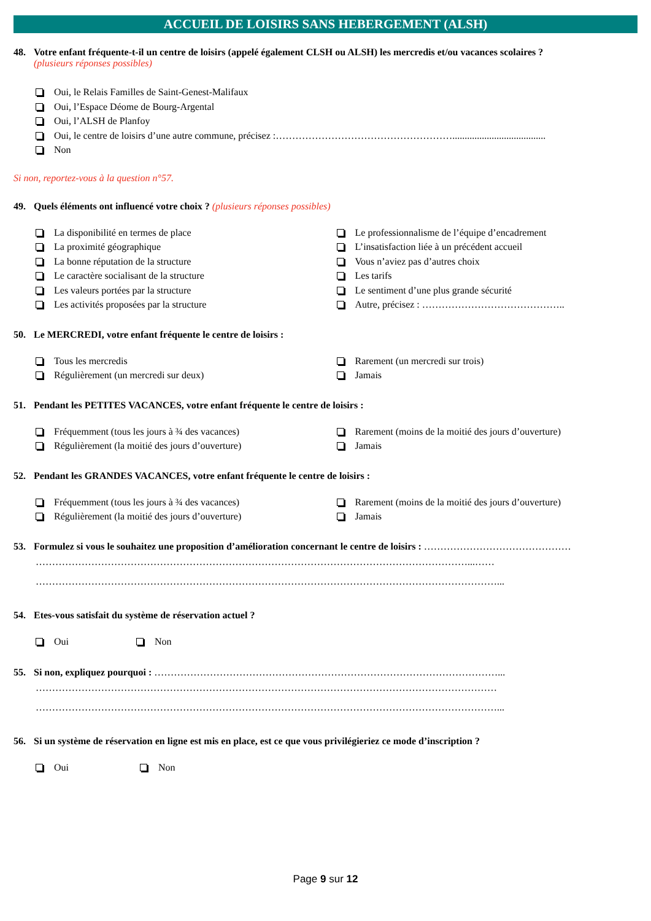ACCUEIL DE LOISIRS SANS HEBERGEMENT (ALSH)
48. Votre enfant fréquente-t-il un centre de loisirs (appelé également CLSH ou ALSH) les mercredis et/ou vacances scolaires ?
(plusieurs réponses possibles)
Oui, le Relais Familles de Saint-Genest-Malifaux
Oui, l’Espace Déome de Bourg-Argental
Oui, l’ALSH de Planfoy
Oui, le centre de loisirs d’une autre commune, précisez :………………………………………………......................................
Non
Si non, reportez-vous à la question n°57.
49. Quels éléments ont influencé votre choix ? (plusieurs réponses possibles)
La disponibilité en termes de place
La proximité géographique
La bonne réputation de la structure
Le caractère socialisant de la structure
Les valeurs portées par la structure
Les activités proposées par la structure
Le professionnalisme de l’équipe d’encadrement
L’insatisfaction liée à un précédent accueil
Vous n’aviez pas d’autres choix
Les tarifs
Le sentiment d’une plus grande sécurité
Autre, précisez : ……………………………………..
50. Le MERCREDI, votre enfant fréquente le centre de loisirs :
Tous les mercredis
Régulièrement (un mercredi sur deux)
Rarement (un mercredi sur trois)
Jamais
51. Pendant les PETITES VACANCES, votre enfant fréquente le centre de loisirs :
Fréquemment (tous les jours à ¾ des vacances)
Régulièrement (la moitié des jours d’ouverture)
Rarement (moins de la moitié des jours d’ouverture)
Jamais
52. Pendant les GRANDES VACANCES, votre enfant fréquente le centre de loisirs :
Fréquemment (tous les jours à ¾ des vacances)
Régulièrement (la moitié des jours d’ouverture)
Rarement (moins de la moitié des jours d’ouverture)
Jamais
53. Formulez si vous le souhaitez une proposition d’amélioration concernant le centre de loisirs : ………………………………………
……………………………………………………………………………………………………………………...……
……………………………………………………………………………………………………………………………...
54. Etes-vous satisfait du système de réservation actuel ?
Oui Non
55. Si non, expliquez pourquoi : ……………………………………………………………………………………………...
……………………………………………………………………………………………………………………………
……………………………………………………………………………………………………………………………...
56. Si un système de réservation en ligne est mis en place, est ce que vous privilégieriez ce mode d’inscription ?
Oui Non
Page 9 sur 12